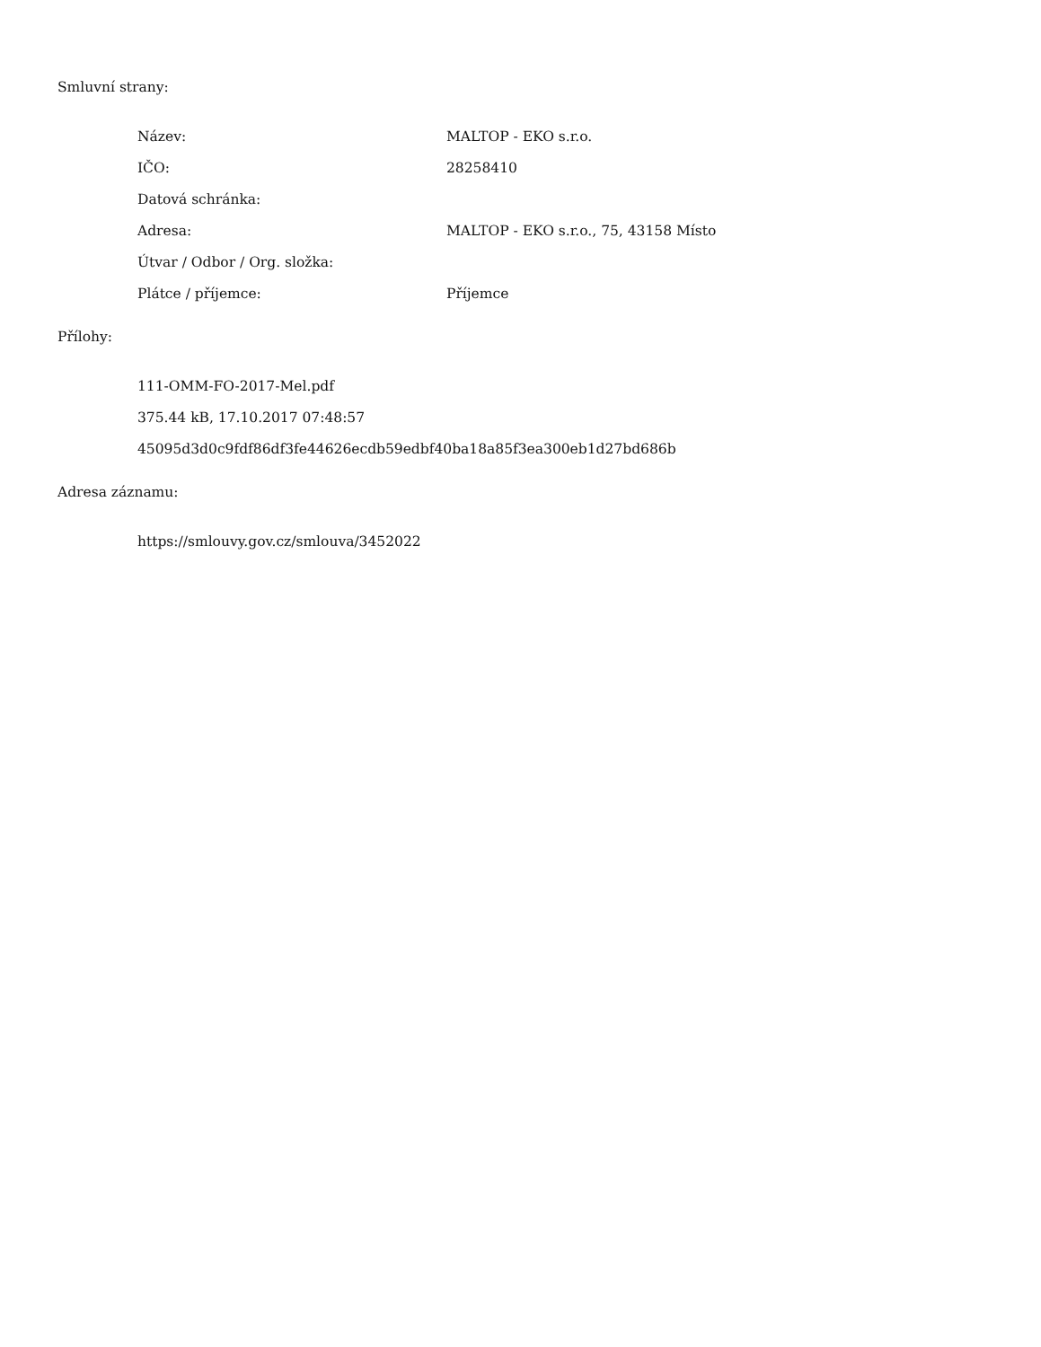Smluvní strany:
| Název: | MALTOP - EKO s.r.o. |
| IČO: | 28258410 |
| Datová schránka: | |
| Adresa: | MALTOP - EKO s.r.o., 75, 43158 Místo |
| Útvar / Odbor / Org. složka: | |
| Plátce / příjemce: | Příjemce |
Přílohy:
| 111-OMM-FO-2017-Mel.pdf |
| 375.44 kB, 17.10.2017 07:48:57 |
| 45095d3d0c9fdf86df3fe44626ecdb59edbf40ba18a85f3ea300eb1d27bd686b |
Adresa záznamu:
| https://smlouvy.gov.cz/smlouva/3452022 |